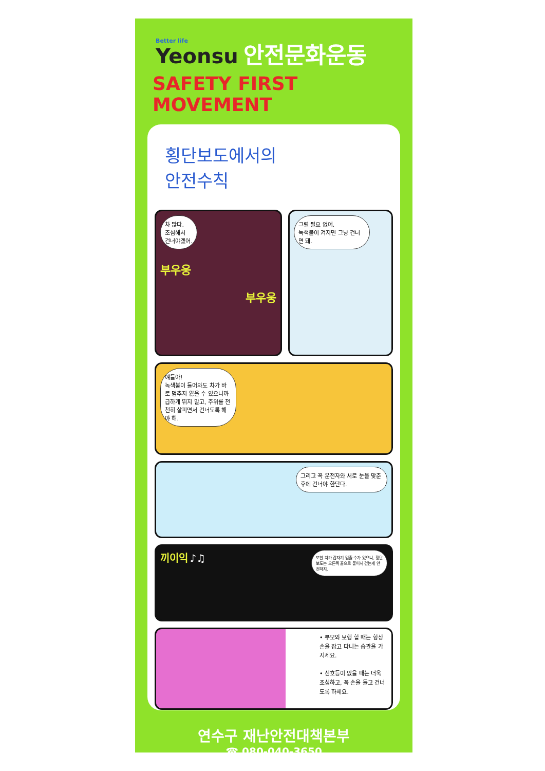Better life Yeonsu 안전문화운동
SAFETY FIRST MOVEMENT
횡단보도에서의
안전수칙
차 많다.
조심해서
건너야겠어.
부우웅
부우웅
그럴 필요 없어.
녹색불이 켜지면 그냥 건너면 돼.
얘들아!
녹색불이 들어와도 차가 바로 멈추지 않을 수 있으니까 급하게 뛰지 말고, 주위를 천천히 살피면서 건너도록 해야 해.
그리고 꼭 운전자와 서로 눈을 맞춘 후에 건너야 한단다.
끼이익 또한 차가 갑자기 멈출 수가 있으니, 횡단보도는 오른쪽 끝으로 붙어서 걷는게 안전하지. ♪♫
• 부모와 보행 할 때는 항상 손을 잡고 다니는 습관을 가지세요.
• 신호등이 없을 때는 더욱 조심하고, 꼭 손을 들고 건너도록 하세요.
연수구 재난안전대책본부
☎ 080-040-3650